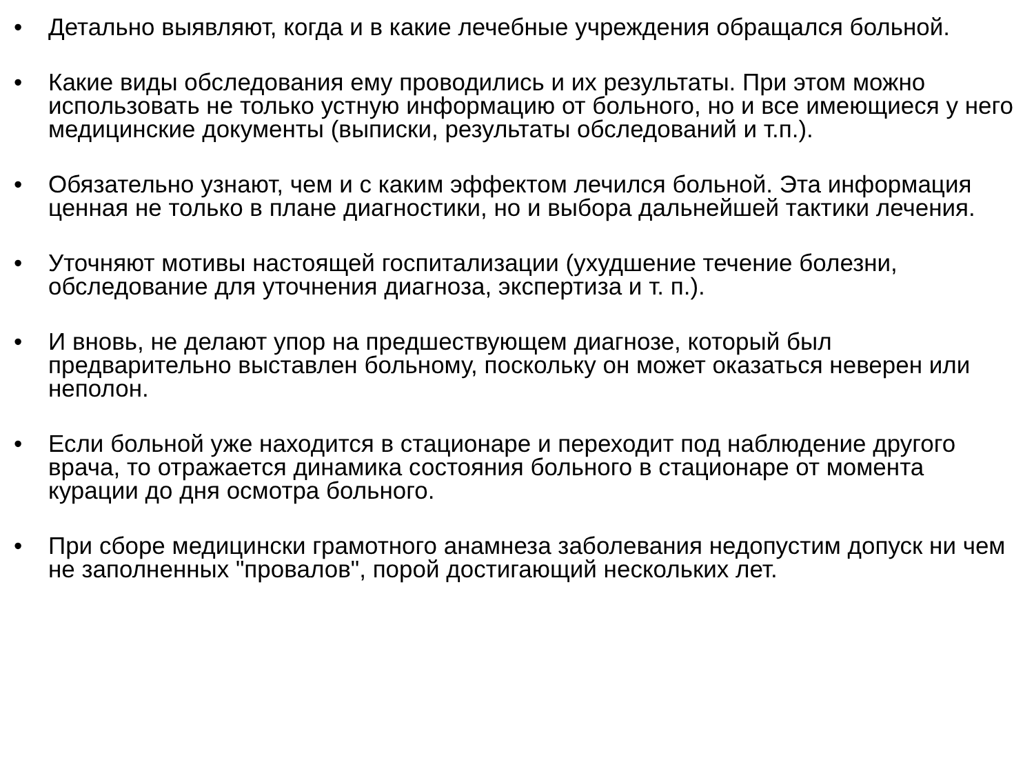• Детально выявляют, когда и в какие лечебные учреждения обращался больной.
• Какие виды обследования ему проводились и их результаты. При этом можно использовать не только устную информацию от больного, но и все имеющиеся у него медицинские документы (выписки, результаты обследований и т.п.).
• Обязательно узнают, чем и с каким эффектом лечился больной. Эта информация ценная не только в плане диагностики, но и выбора дальнейшей тактики лечения.
• Уточняют мотивы настоящей госпитализации (ухудшение течение болезни, обследование для уточнения диагноза, экспертиза и т. п.).
• И вновь, не делают упор на предшествующем диагнозе, который был предварительно выставлен больному, поскольку он может оказаться неверен или неполон.
• Если больной уже находится в стационаре и переходит под наблюдение другого врача, то отражается динамика состояния больного в стационаре от момента курации до дня осмотра больного.
• При сборе медицински грамотного анамнеза заболевания недопустим допуск ни чем не заполненных "провалов", порой достигающий нескольких лет.